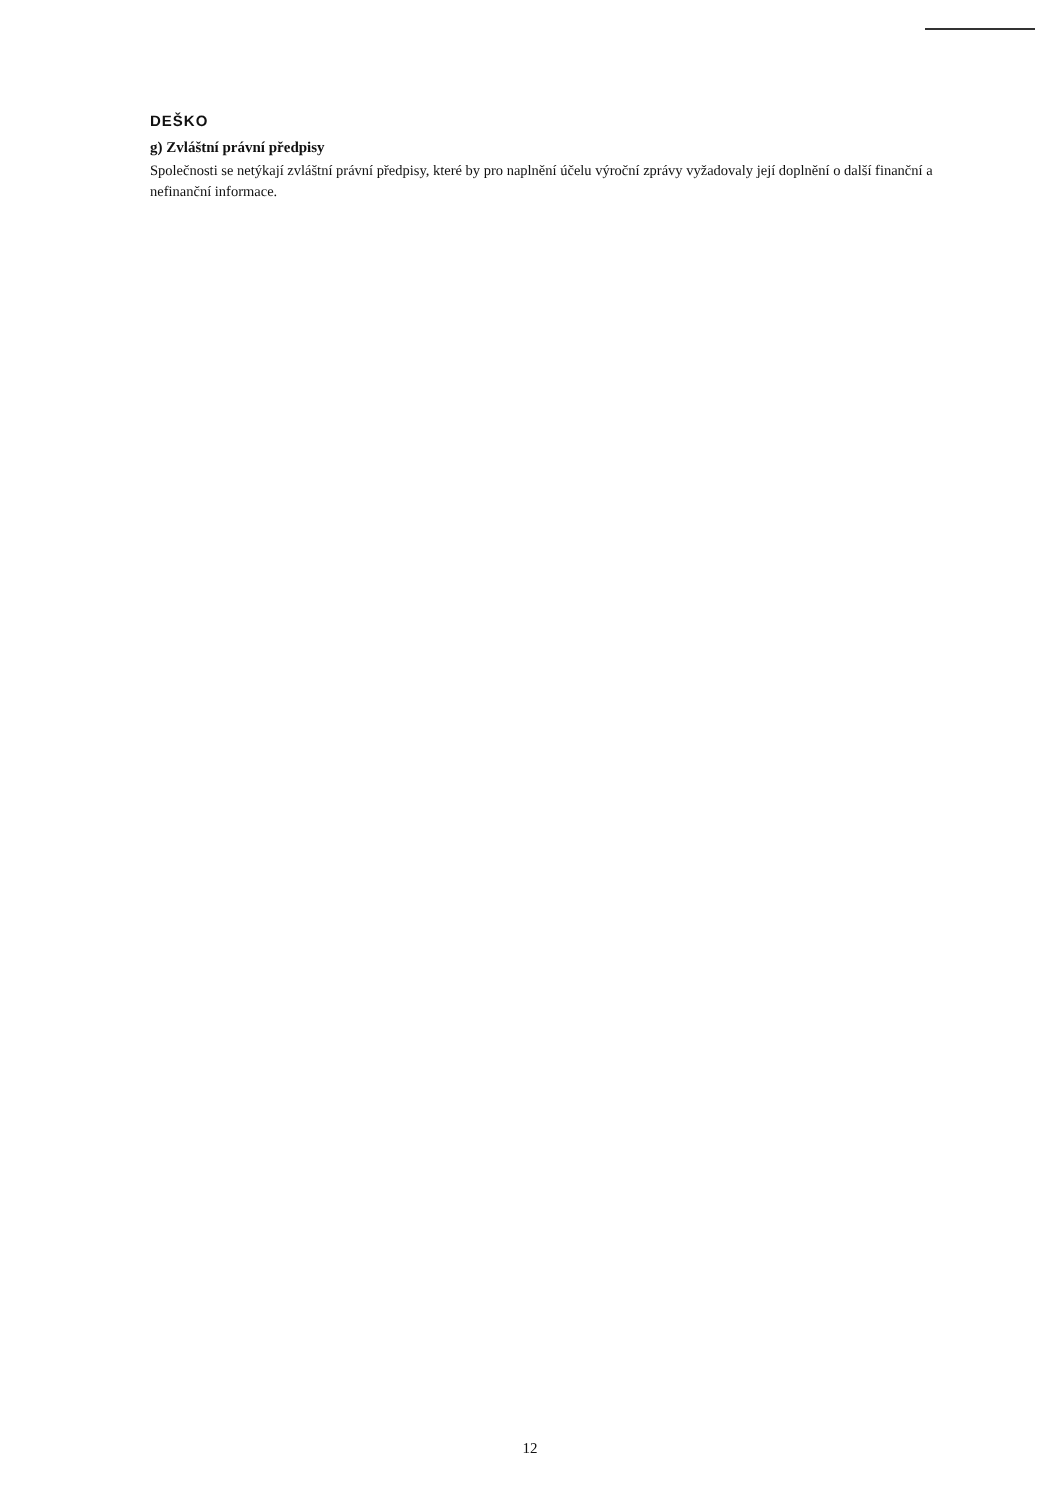DEŠKO
g) Zvláštní právní předpisy
Společnosti se netýkají zvláštní právní předpisy, které by pro naplnění účelu výroční zprávy vyžadovaly její doplnění o další finanční a nefinanční informace.
12